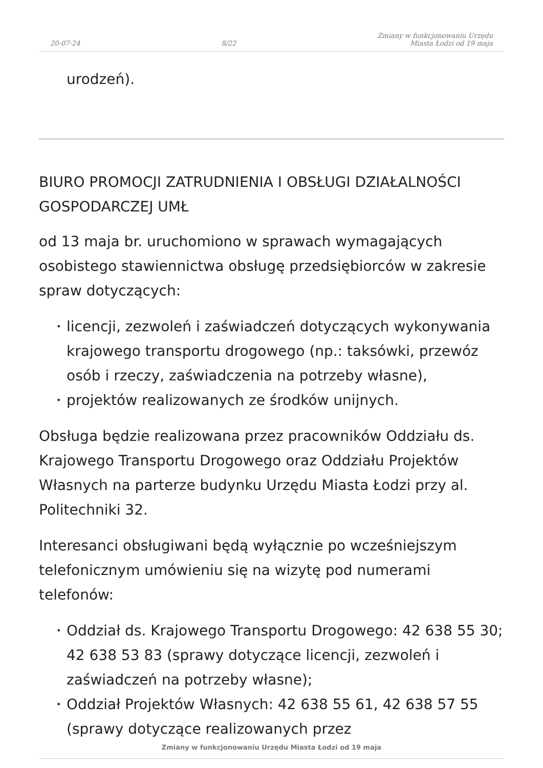20-07-24
8/22
Zmiany w funkcjonowaniu Urzędu
Miasta Łodzi od 19 maja
urodzeń).
BIURO PROMOCJI ZATRUDNIENIA I OBSŁUGI DZIAŁALNOŚCI GOSPODARCZEJ UMŁ
od 13 maja br. uruchomiono w sprawach wymagających osobistego stawiennictwa obsługę przedsiębiorców w zakresie spraw dotyczących:
• licencji, zezwoleń i zaświadczeń dotyczących wykonywania krajowego transportu drogowego (np.: taksówki, przewóz osób i rzeczy, zaświadczenia na potrzeby własne),
• projektów realizowanych ze środków unijnych.
Obsługa będzie realizowana przez pracowników Oddziału ds. Krajowego Transportu Drogowego oraz Oddziału Projektów Własnych na parterze budynku Urzędu Miasta Łodzi przy al. Politechniki 32.
Interesanci obsługiwani będą wyłącznie po wcześniejszym telefonicznym umówieniu się na wizytę pod numerami telefonów:
• Oddział ds. Krajowego Transportu Drogowego: 42 638 55 30; 42 638 53 83 (sprawy dotyczące licencji, zezwoleń i zaświadczeń na potrzeby własne);
• Oddział Projektów Własnych: 42 638 55 61, 42 638 57 55 (sprawy dotyczące realizowanych przez
Zmiany w funkcjonowaniu Urzędu Miasta Łodzi od 19 maja